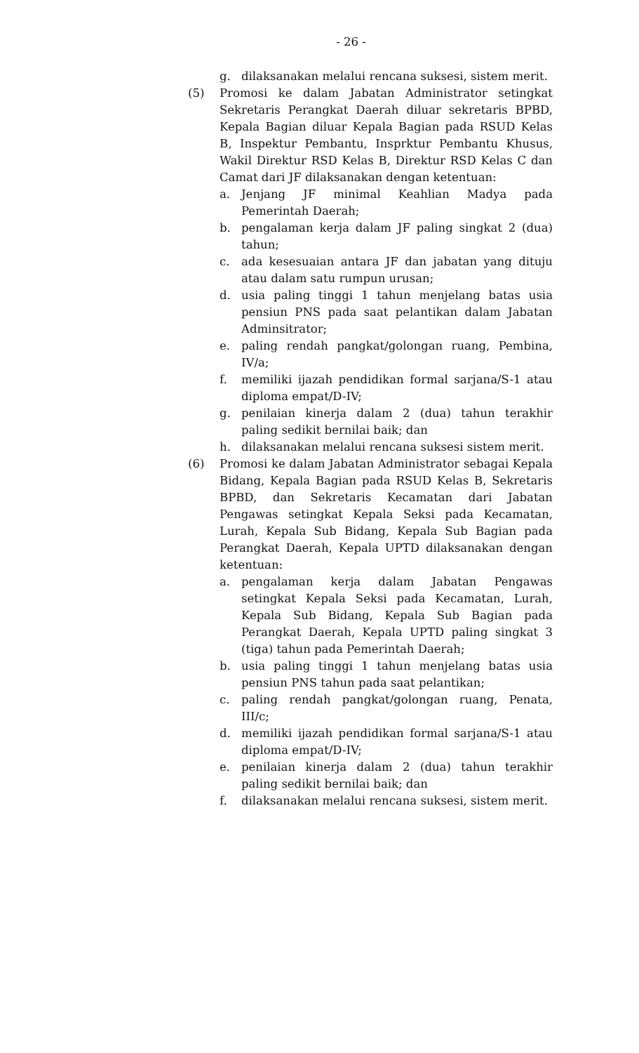- 26 -
g. dilaksanakan melalui rencana suksesi, sistem merit.
(5) Promosi ke dalam Jabatan Administrator setingkat Sekretaris Perangkat Daerah diluar sekretaris BPBD, Kepala Bagian diluar Kepala Bagian pada RSUD Kelas B, Inspektur Pembantu, Insprktur Pembantu Khusus, Wakil Direktur RSD Kelas B, Direktur RSD Kelas C dan Camat dari JF dilaksanakan dengan ketentuan:
a. Jenjang JF minimal Keahlian Madya pada Pemerintah Daerah;
b. pengalaman kerja dalam JF paling singkat 2 (dua) tahun;
c. ada kesesuaian antara JF dan jabatan yang dituju atau dalam satu rumpun urusan;
d. usia paling tinggi 1 tahun menjelang batas usia pensiun PNS pada saat pelantikan dalam Jabatan Adminsitrator;
e. paling rendah pangkat/golongan ruang, Pembina, IV/a;
f. memiliki ijazah pendidikan formal sarjana/S-1 atau diploma empat/D-IV;
g. penilaian kinerja dalam 2 (dua) tahun terakhir paling sedikit bernilai baik; dan
h. dilaksanakan melalui rencana suksesi sistem merit.
(6) Promosi ke dalam Jabatan Administrator sebagai Kepala Bidang, Kepala Bagian pada RSUD Kelas B, Sekretaris BPBD, dan Sekretaris Kecamatan dari Jabatan Pengawas setingkat Kepala Seksi pada Kecamatan, Lurah, Kepala Sub Bidang, Kepala Sub Bagian pada Perangkat Daerah, Kepala UPTD dilaksanakan dengan ketentuan:
a. pengalaman kerja dalam Jabatan Pengawas setingkat Kepala Seksi pada Kecamatan, Lurah, Kepala Sub Bidang, Kepala Sub Bagian pada Perangkat Daerah, Kepala UPTD paling singkat 3 (tiga) tahun pada Pemerintah Daerah;
b. usia paling tinggi 1 tahun menjelang batas usia pensiun PNS tahun pada saat pelantikan;
c. paling rendah pangkat/golongan ruang, Penata, III/c;
d. memiliki ijazah pendidikan formal sarjana/S-1 atau diploma empat/D-IV;
e. penilaian kinerja dalam 2 (dua) tahun terakhir paling sedikit bernilai baik; dan
f. dilaksanakan melalui rencana suksesi, sistem merit.